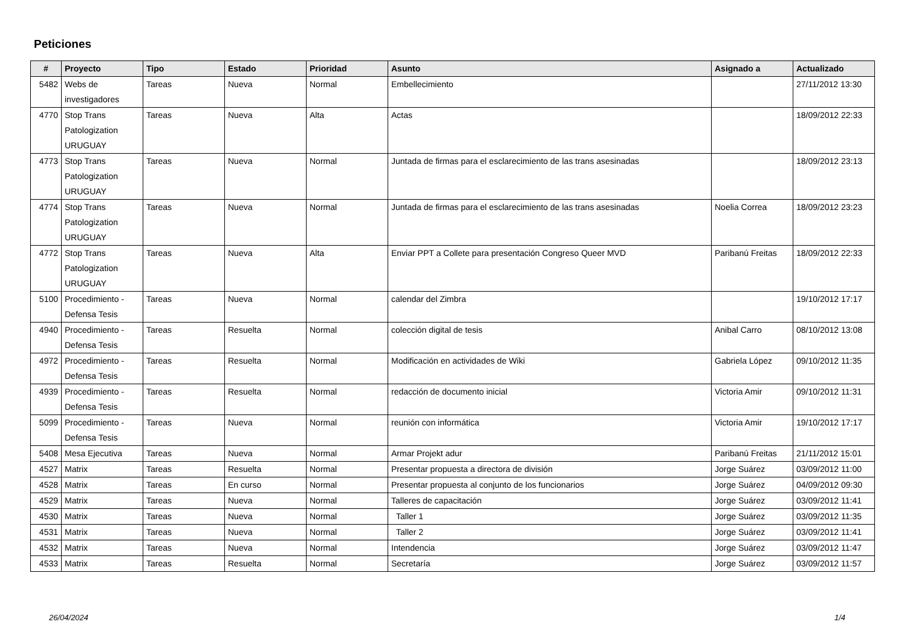Peticiones
| # | Proyecto | Tipo | Estado | Prioridad | Asunto | Asignado a | Actualizado |
| --- | --- | --- | --- | --- | --- | --- | --- |
| 5482 | Webs de investigadores | Tareas | Nueva | Normal | Embellecimiento | | 27/11/2012 13:30 |
| 4770 | Stop Trans Patologization URUGUAY | Tareas | Nueva | Alta | Actas | | 18/09/2012 22:33 |
| 4773 | Stop Trans Patologization URUGUAY | Tareas | Nueva | Normal | Juntada de firmas para el esclarecimiento de las trans asesinadas | | 18/09/2012 23:13 |
| 4774 | Stop Trans Patologization URUGUAY | Tareas | Nueva | Normal | Juntada de firmas para el esclarecimiento de las trans asesinadas | Noelia Correa | 18/09/2012 23:23 |
| 4772 | Stop Trans Patologization URUGUAY | Tareas | Nueva | Alta | Enviar PPT a Collete para presentación Congreso Queer MVD | Paribanú Freitas | 18/09/2012 22:33 |
| 5100 | Procedimiento - Defensa Tesis | Tareas | Nueva | Normal | calendar del Zimbra | | 19/10/2012 17:17 |
| 4940 | Procedimiento - Defensa Tesis | Tareas | Resuelta | Normal | colección digital de tesis | Anibal Carro | 08/10/2012 13:08 |
| 4972 | Procedimiento - Defensa Tesis | Tareas | Resuelta | Normal | Modificación en actividades de Wiki | Gabriela López | 09/10/2012 11:35 |
| 4939 | Procedimiento - Defensa Tesis | Tareas | Resuelta | Normal | redacción de documento inicial | Victoria Amir | 09/10/2012 11:31 |
| 5099 | Procedimiento - Defensa Tesis | Tareas | Nueva | Normal | reunión con informática | Victoria Amir | 19/10/2012 17:17 |
| 5408 | Mesa Ejecutiva | Tareas | Nueva | Normal | Armar Projekt adur | Paribanú Freitas | 21/11/2012 15:01 |
| 4527 | Matrix | Tareas | Resuelta | Normal | Presentar propuesta a directora de división | Jorge Suárez | 03/09/2012 11:00 |
| 4528 | Matrix | Tareas | En curso | Normal | Presentar propuesta al conjunto de los funcionarios | Jorge Suárez | 04/09/2012 09:30 |
| 4529 | Matrix | Tareas | Nueva | Normal | Talleres de capacitación | Jorge Suárez | 03/09/2012 11:41 |
| 4530 | Matrix | Tareas | Nueva | Normal | Taller 1 | Jorge Suárez | 03/09/2012 11:35 |
| 4531 | Matrix | Tareas | Nueva | Normal | Taller 2 | Jorge Suárez | 03/09/2012 11:41 |
| 4532 | Matrix | Tareas | Nueva | Normal | Intendencia | Jorge Suárez | 03/09/2012 11:47 |
| 4533 | Matrix | Tareas | Resuelta | Normal | Secretaría | Jorge Suárez | 03/09/2012 11:57 |
26/04/2024 1/4